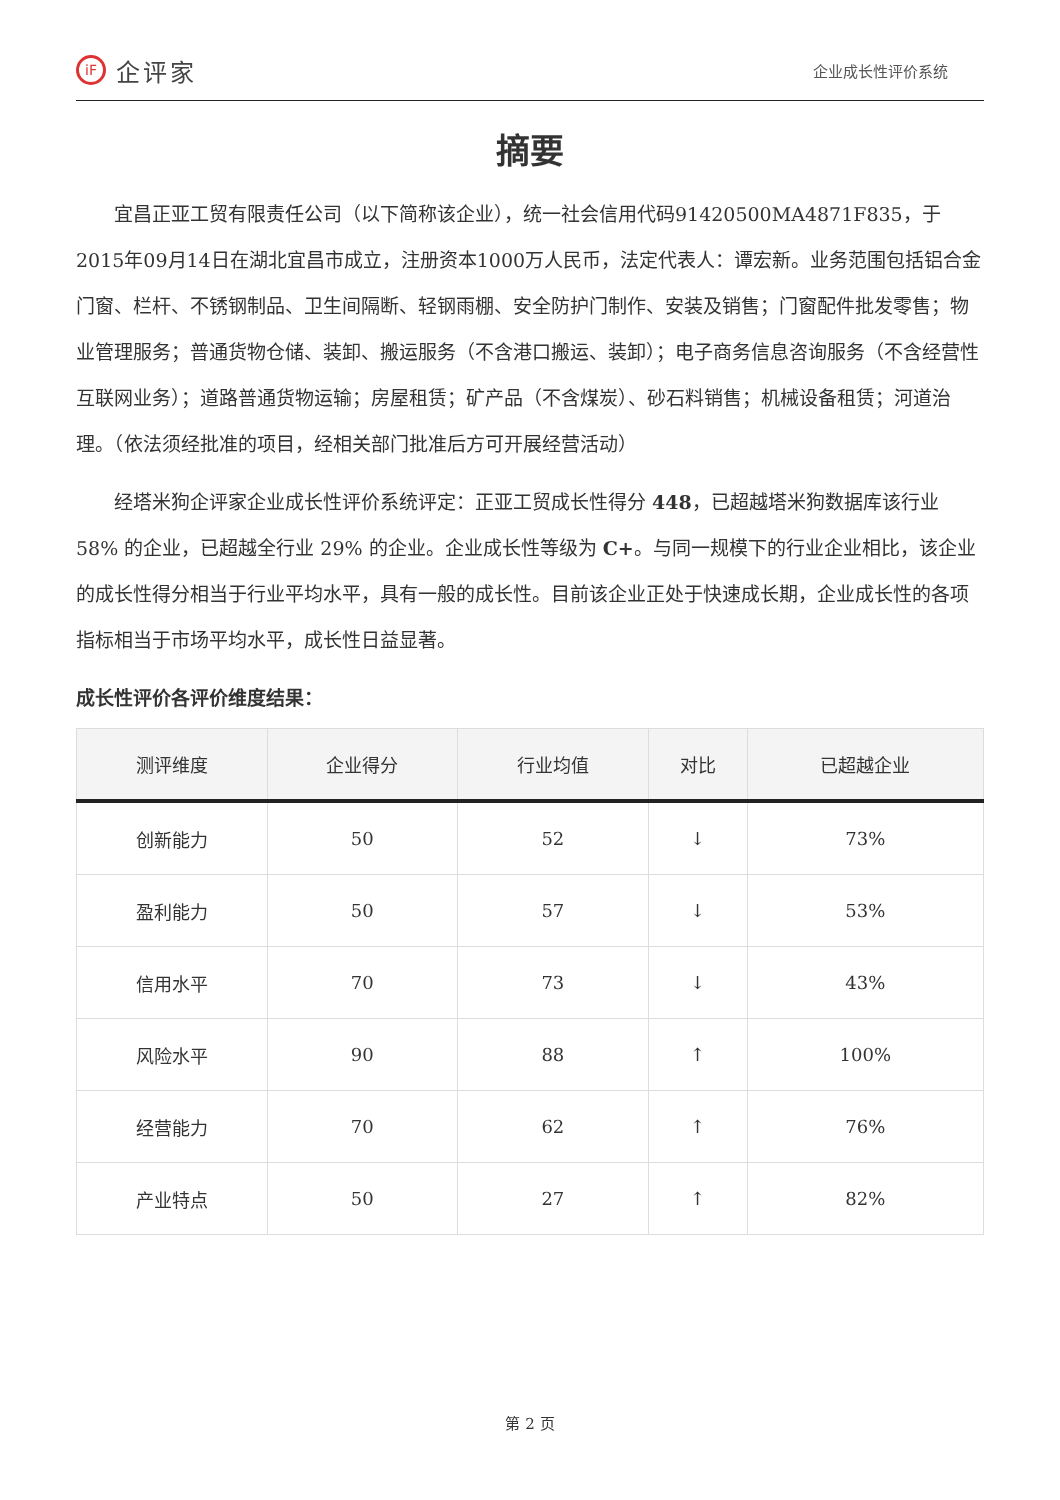iF 企评家
企业成长性评价系统
摘要
宜昌正亚工贸有限责任公司（以下简称该企业），统一社会信用代码91420500MA4871F835，于2015年09月14日在湖北宜昌市成立，注册资本1000万人民币，法定代表人：谭宏新。业务范围包括铝合金门窗、栏杆、不锈钢制品、卫生间隔断、轻钢雨棚、安全防护门制作、安装及销售；门窗配件批发零售；物业管理服务；普通货物仓储、装卸、搬运服务（不含港口搬运、装卸）；电子商务信息咨询服务（不含经营性互联网业务）；道路普通货物运输；房屋租赁；矿产品（不含煤炭）、砂石料销售；机械设备租赁；河道治理。（依法须经批准的项目，经相关部门批准后方可开展经营活动）
经塔米狗企评家企业成长性评价系统评定：正亚工贸成长性得分 448，已超越塔米狗数据库该行业 58% 的企业，已超越全行业 29% 的企业。企业成长性等级为 C+。与同一规模下的行业企业相比，该企业的成长性得分相当于行业平均水平，具有一般的成长性。目前该企业正处于快速成长期，企业成长性的各项指标相当于市场平均水平，成长性日益显著。
成长性评价各评价维度结果：
| 测评维度 | 企业得分 | 行业均值 | 对比 | 已超越企业 |
| --- | --- | --- | --- | --- |
| 创新能力 | 50 | 52 | ↓ | 73% |
| 盈利能力 | 50 | 57 | ↓ | 53% |
| 信用水平 | 70 | 73 | ↓ | 43% |
| 风险水平 | 90 | 88 | ↑ | 100% |
| 经营能力 | 70 | 62 | ↑ | 76% |
| 产业特点 | 50 | 27 | ↑ | 82% |
第 2 页